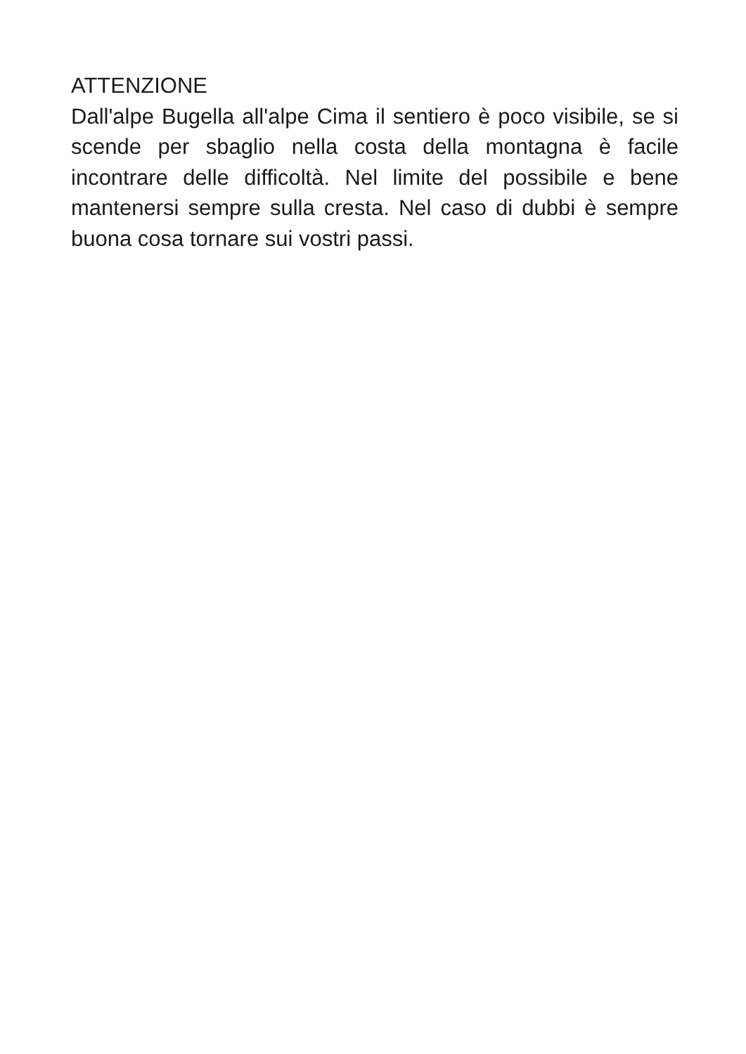ATTENZIONE
Dall'alpe Bugella all'alpe Cima il sentiero è poco visibile, se si scende per sbaglio nella costa della montagna è facile incontrare delle difficoltà. Nel limite del possibile e bene mantenersi sempre sulla cresta. Nel caso di dubbi è sempre buona cosa tornare sui vostri passi.